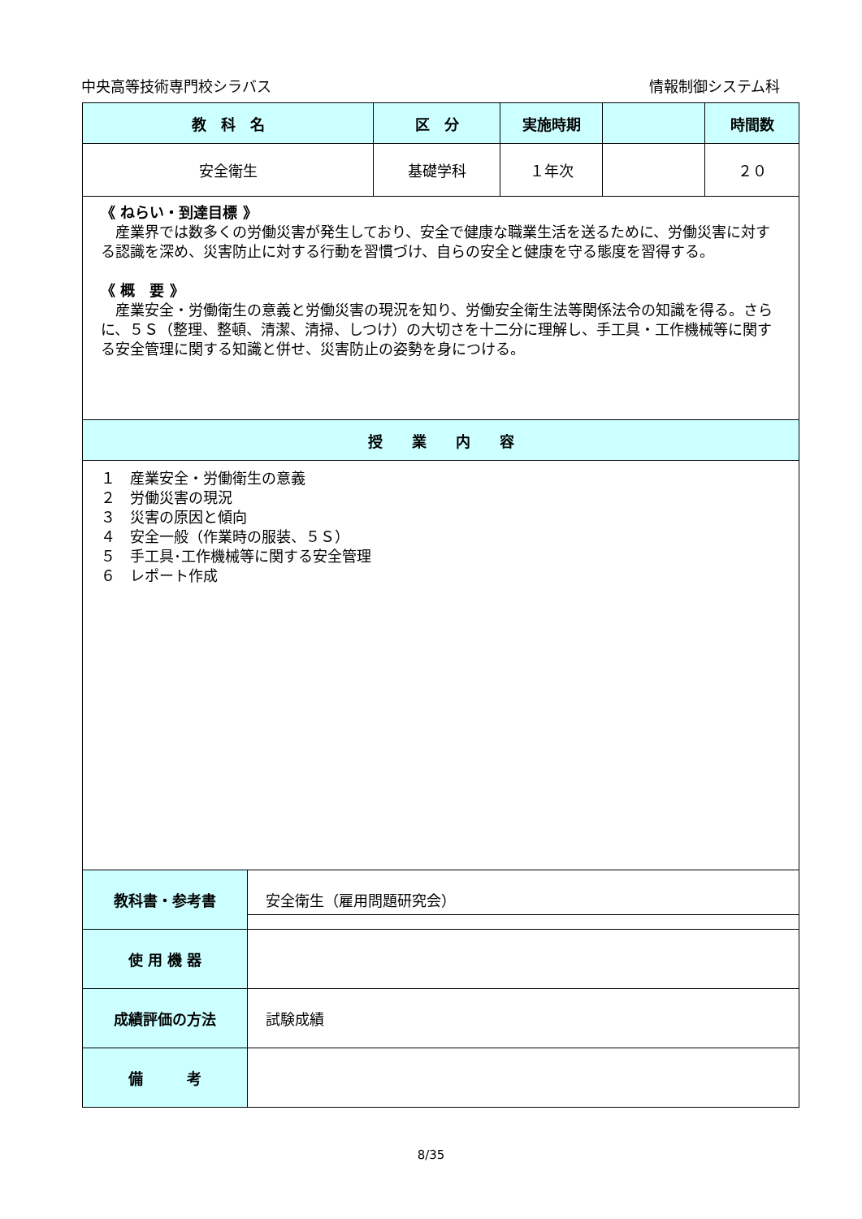中央高等技術専門校シラバス 情報制御システム科
| 教 科 名 | 区 分 | 実施時期 | | 時間数 |
| --- | --- | --- | --- | --- |
| 安全衛生 | 基礎学科 | １年次 | | ２０ |
| 《 ねらい・到達目標 》 産業界では数多くの労働災害が発生しており、安全で健康な職業生活を送るために、労働災害に対する認識を深め、災害防止に対する行動を習慣づけ、自らの安全と健康を守る態度を習得する。 《 概 要 》 産業安全・労働衛生の意義と労働災害の現況を知り、労働安全衛生法等関係法令の知識を得る。さらに、５Ｓ（整理、整頓、清潔、清掃、しつけ）の大切さを十二分に理解し、手工具・工作機械等に関する安全管理に関する知識と併せ、災害防止の姿勢を身につける。 | | | | |
| 授 業 内 容 | | | | |
| １ 産業安全・労働衛生の意義 ２ 労働災害の現況 ３ 災害の原因と傾向 ４ 安全一般（作業時の服装、５Ｓ） ５ 手工具･工作機械等に関する安全管理 ６ レポート作成 | | | | |
| 教科書・参考書 | 安全衛生（雇用問題研究会） |
| 使 用 機 器 | |
| 成績評価の方法 | 試験成績 |
| 備 考 | |
8/35